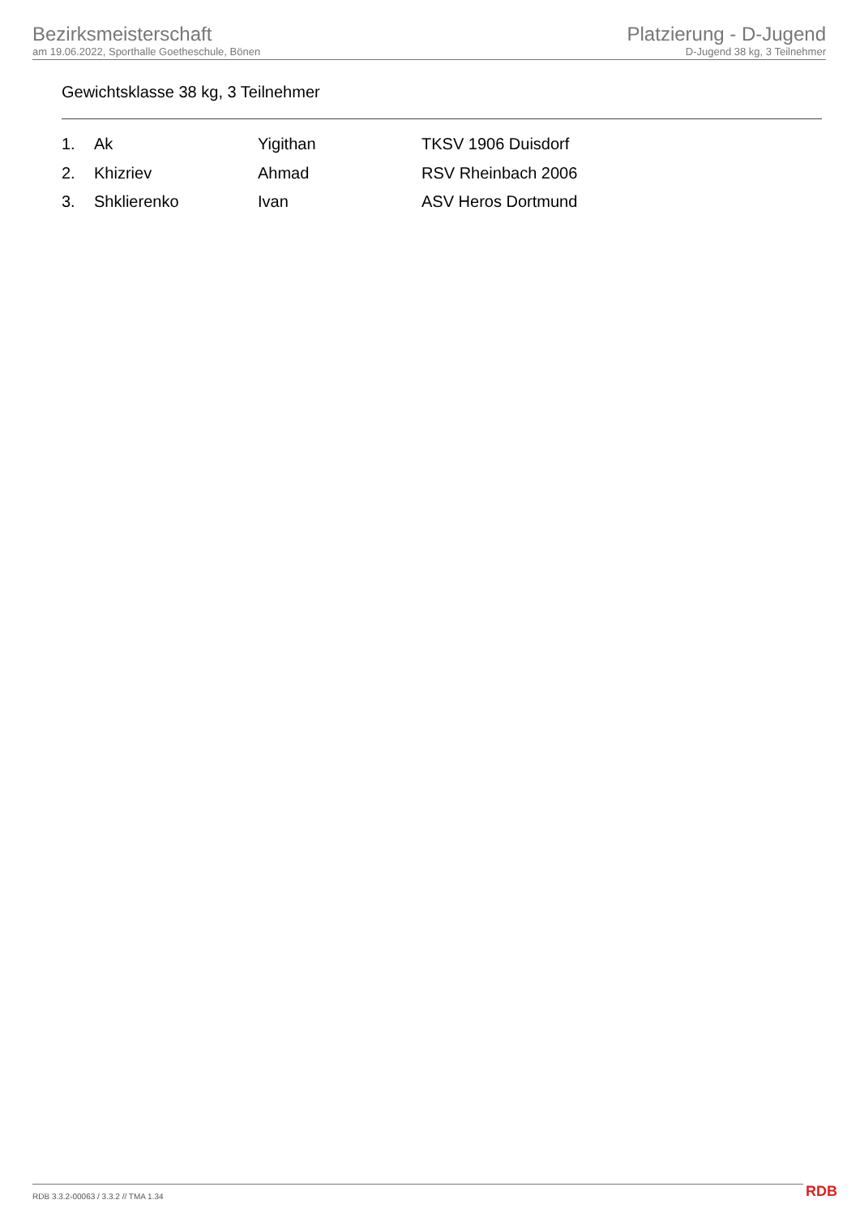Bezirksmeisterschaft
am 19.06.2022, Sporthalle Goetheschule, Bönen
Platzierung - D-Jugend
D-Jugend 38 kg, 3 Teilnehmer
Gewichtsklasse 38 kg, 3 Teilnehmer
| 1. | Ak | Yigithan | TKSV 1906 Duisdorf |
| 2. | Khizriev | Ahmad | RSV Rheinbach 2006 |
| 3. | Shklierenko | Ivan | ASV Heros Dortmund |
RDB 3.3.2-00063 / 3.3.2 // TMA 1.34
RDB